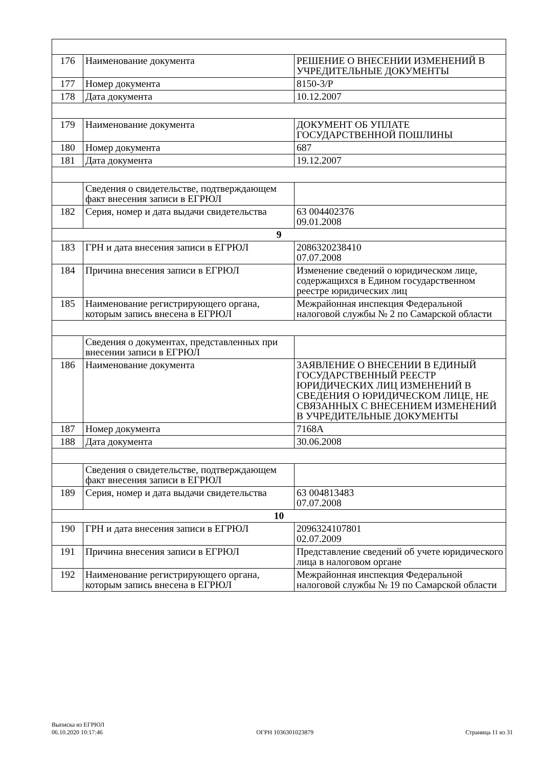| 176 | Наименование документа | РЕШЕНИЕ О ВНЕСЕНИИ ИЗМЕНЕНИЙ В УЧРЕДИТЕЛЬНЫЕ ДОКУМЕНТЫ |
| 177 | Номер документа | 8150-3/Р |
| 178 | Дата документа | 10.12.2007 |
| 179 | Наименование документа | ДОКУМЕНТ ОБ УПЛАТЕ ГОСУДАРСТВЕННОЙ ПОШЛИНЫ |
| 180 | Номер документа | 687 |
| 181 | Дата документа | 19.12.2007 |
| | Сведения о свидетельстве, подтверждающем факт внесения записи в ЕГРЮЛ | |
| 182 | Серия, номер и дата выдачи свидетельства | 63 004402376 09.01.2008 |
| 9 | | |
| 183 | ГРН и дата внесения записи в ЕГРЮЛ | 2086320238410 07.07.2008 |
| 184 | Причина внесения записи в ЕГРЮЛ | Изменение сведений о юридическом лице, содержащихся в Едином государственном реестре юридических лиц |
| 185 | Наименование регистрирующего органа, которым запись внесена в ЕГРЮЛ | Межрайонная инспекция Федеральной налоговой службы № 2 по Самарской области |
| | Сведения о документах, представленных при внесении записи в ЕГРЮЛ | |
| 186 | Наименование документа | ЗАЯВЛЕНИЕ О ВНЕСЕНИИ В ЕДИНЫЙ ГОСУДАРСТВЕННЫЙ РЕЕСТР ЮРИДИЧЕСКИХ ЛИЦ ИЗМЕНЕНИЙ В СВЕДЕНИЯ О ЮРИДИЧЕСКОМ ЛИЦЕ, НЕ СВЯЗАННЫХ С ВНЕСЕНИЕМ ИЗМЕНЕНИЙ В УЧРЕДИТЕЛЬНЫЕ ДОКУМЕНТЫ |
| 187 | Номер документа | 7168А |
| 188 | Дата документа | 30.06.2008 |
| | Сведения о свидетельстве, подтверждающем факт внесения записи в ЕГРЮЛ | |
| 189 | Серия, номер и дата выдачи свидетельства | 63 004813483 07.07.2008 |
| 10 | | |
| 190 | ГРН и дата внесения записи в ЕГРЮЛ | 2096324107801 02.07.2009 |
| 191 | Причина внесения записи в ЕГРЮЛ | Представление сведений об учете юридического лица в налоговом органе |
| 192 | Наименование регистрирующего органа, которым запись внесена в ЕГРЮЛ | Межрайонная инспекция Федеральной налоговой службы № 19 по Самарской области |
Выписка из ЕГРЮЛ
06.10.2020 10:17:46
ОГРН 1036301023879
Страница 11 из 31